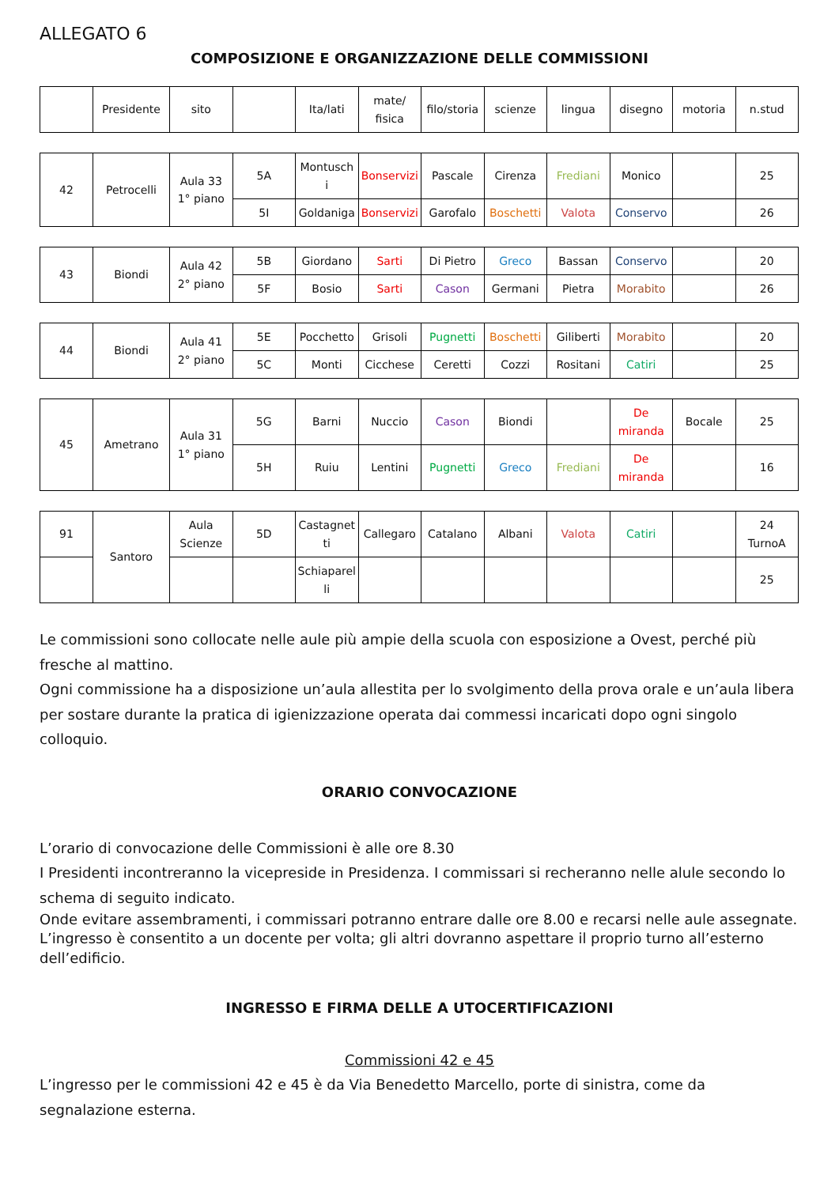ALLEGATO 6
COMPOSIZIONE E ORGANIZZAZIONE DELLE COMMISSIONI
| | Presidente | sito | | Ita/lati | mate/ fisica | filo/storia | scienze | lingua | disegno | motoria | n.stud |
| 42 | Petrocelli | Aula 33 1° piano | 5A | Montusch i | Bonservizi | Pascale | Cirenza | Frediani | Monico | | 25 |
| | | | 5I | Goldaniga | Bonservizi | Garofalo | Boschetti | Valota | Conservo | | 26 |
| 43 | Biondi | Aula 42 2° piano | 5B | Giordano | Sarti | Di Pietro | Greco | Bassan | Conservo | | 20 |
| | | | 5F | Bosio | Sarti | Cason | Germani | Pietra | Morabito | | 26 |
| 44 | Biondi | Aula 41 2° piano | 5E | Pocchetto | Grisoli | Pugnetti | Boschetti | Giliberti | Morabito | | 20 |
| | | | 5C | Monti | Cicchese | Ceretti | Cozzi | Rositani | Catiri | | 25 |
| 45 | Ametrano | Aula 31 1° piano | 5G | Barni | Nuccio | Cason | Biondi | | De miranda | Bocale | 25 |
| | | | 5H | Ruiu | Lentini | Pugnetti | Greco | Frediani | De miranda | | 16 |
| 91 | Santoro | Aula Scienze | 5D | Castagnet ti | Callegaro | Catalano | Albani | Valota | Catiri | | 24 TurnoA |
| | | | | Schiaparel li | | | | | | | 25 |
Le commissioni sono collocate nelle aule più ampie della scuola con esposizione a Ovest, perché più fresche al mattino.
Ogni commissione ha a disposizione un’aula allestita per lo svolgimento della prova orale e un’aula libera per sostare durante la pratica di igienizzazione operata dai commessi incaricati dopo ogni singolo colloquio.
ORARIO CONVOCAZIONE
L’orario di convocazione delle Commissioni è alle ore 8.30
I Presidenti incontreranno la vicepreside in Presidenza. I commissari si recheranno nelle alule secondo lo schema di seguito indicato.
Onde evitare assembramenti, i commissari potranno entrare dalle ore 8.00 e recarsi nelle aule assegnate. L’ingresso è consentito a un docente per volta; gli altri dovranno aspettare il proprio turno all’esterno dell’edificio.
INGRESSO E FIRMA DELLE A UTOCERTIFICAZIONI
Commissioni 42 e 45
L’ingresso per le commissioni 42 e 45 è da Via Benedetto Marcello, porte di sinistra, come da segnalazione esterna.